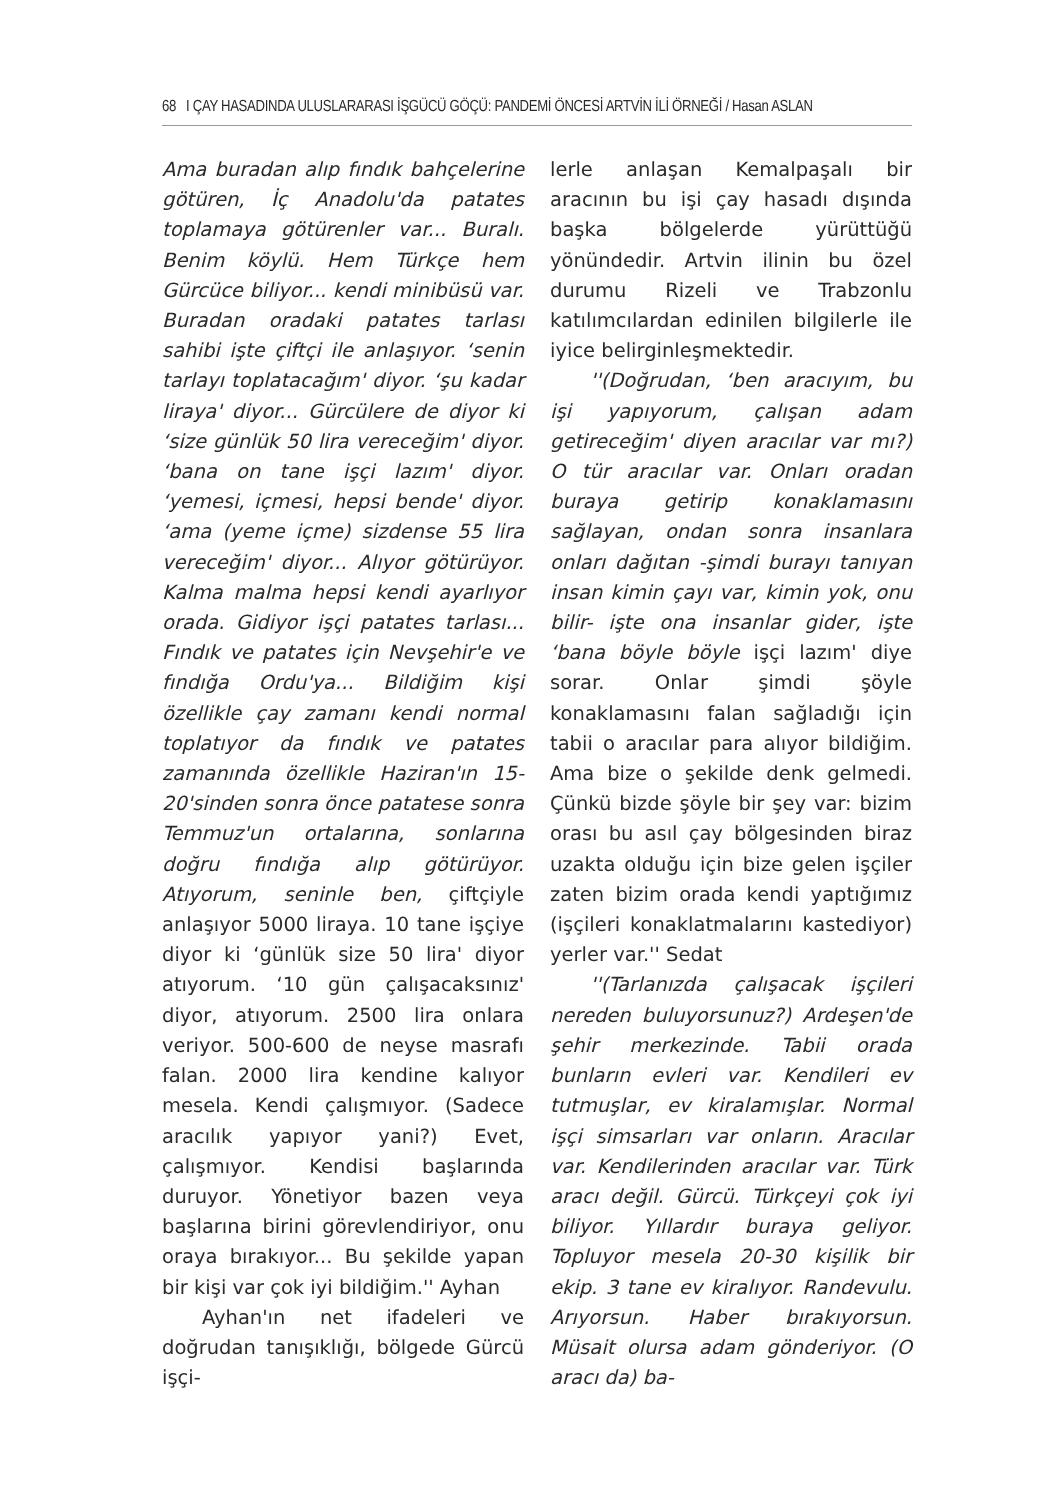68 I ÇAY HASADINDA ULUSLARARASI İŞGÜCÜ GÖÇÜ: PANDEMİ ÖNCESİ ARTVİN İLİ ÖRNEĞİ / Hasan ASLAN
Ama buradan alıp fındık bahçelerine götüren, İç Anadolu'da patates toplamaya götürenler var... Buralı. Benim köylü. Hem Türkçe hem Gürcüce biliyor... kendi minibüsü var. Buradan oradaki patates tarlası sahibi işte çiftçi ile anlaşıyor. ‘senin tarlayı toplatacağım' diyor. ‘şu kadar liraya' diyor... Gürcülere de diyor ki ‘size günlük 50 lira vereceğim' diyor. ‘bana on tane işçi lazım' diyor. ‘yemesi, içmesi, hepsi bende' diyor. ‘ama (yeme içme) sizdense 55 lira vereceğim' diyor... Alıyor götürüyor. Kalma malma hepsi kendi ayarlıyor orada. Gidiyor işçi patates tarlası... Fındık ve patates için Nevşehir'e ve fındığa Ordu'ya... Bildiğim kişi özellikle çay zamanı kendi normal toplatıyor da fındık ve patates zamanında özellikle Haziran'ın 15-20'sinden sonra önce patatese sonra Temmuz'un ortalarına, sonlarına doğru fındığa alıp götürüyor. Atıyorum, seninle ben, çiftçiyle anlaşıyor 5000 liraya. 10 tane işçiye diyor ki ‘günlük size 50 lira' diyor atıyorum. ‘10 gün çalışacaksınız' diyor, atıyorum. 2500 lira onlara veriyor. 500-600 de neyse masrafı falan. 2000 lira kendine kalıyor mesela. Kendi çalışmıyor. (Sadece aracılık yapıyor yani?) Evet, çalışmıyor. Kendisi başlarında duruyor. Yönetiyor bazen veya başlarına birini görevlendiriyor, onu oraya bırakıyor... Bu şekilde yapan bir kişi var çok iyi bildiğim.'' Ayhan
Ayhan'ın net ifadeleri ve doğrudan tanışıklığı, bölgede Gürcü işçi-
lerle anlaşan Kemalpaşalı bir aracının bu işi çay hasadı dışında başka bölgelerde yürüttüğü yönündedir. Artvin ilinin bu özel durumu Rizeli ve Trabzonlu katılımcılardan edinilen bilgilerle ile iyice belirginleşmektedir.
''(Doğrudan, ‘ben aracıyım, bu işi yapıyorum, çalışan adam getireceğim' diyen aracılar var mı?) O tür aracılar var. Onları oradan buraya getirip konaklamasını sağlayan, ondan sonra insanlara onları dağıtan -şimdi burayı tanıyan insan kimin çayı var, kimin yok, onu bilir- işte ona insanlar gider, işte ‘bana böyle böyle işçi lazım' diye sorar. Onlar şimdi şöyle konaklamasını falan sağladığı için tabii o aracılar para alıyor bildiğim. Ama bize o şekilde denk gelmedi. Çünkü bizde şöyle bir şey var: bizim orası bu asıl çay bölgesinden biraz uzakta olduğu için bize gelen işçiler zaten bizim orada kendi yaptığımız (işçileri konaklatmalarını kastediyor) yerler var.'' Sedat
''(Tarlanızda çalışacak işçileri nereden buluyorsunuz?) Ardeşen'de şehir merkezinde. Tabii orada bunların evleri var. Kendileri ev tutmuşlar, ev kiralamışlar. Normal işçi simsarları var onların. Aracılar var. Kendilerinden aracılar var. Türk aracı değil. Gürcü. Türkçeyi çok iyi biliyor. Yıllardır buraya geliyor. Topluyor mesela 20-30 kişilik bir ekip. 3 tane ev kiralıyor. Randevulu. Arıyorsun. Haber bırakıyorsun. Müsait olursa adam gönderiyor. (O aracı da) ba-